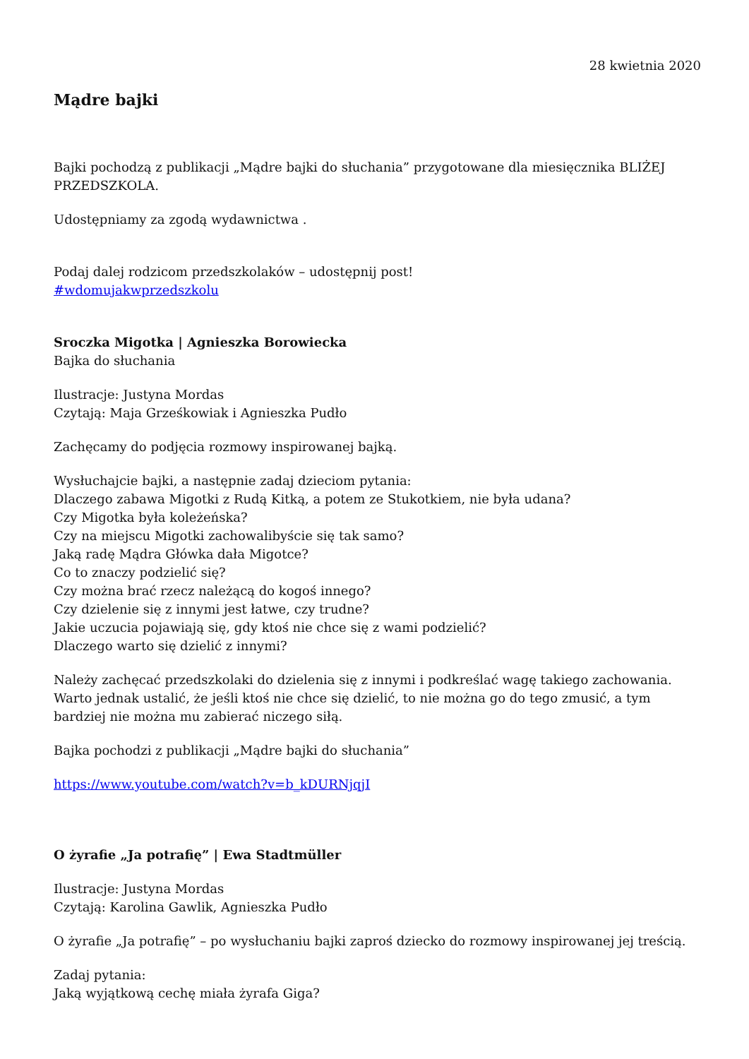28 kwietnia 2020
Mądre bajki
Bajki pochodzą z publikacji „Mądre bajki do słuchania” przygotowane dla miesięcznika BLIŻEJ PRZEDSZKOLA.
Udostępniamy za zgodą wydawnictwa .
Podaj dalej rodzicom przedszkolaków – udostępnij post!
#wdomujakwprzedszkolu
Sroczka Migotka | Agnieszka Borowiecka
Bajka do słuchania
Ilustracje: Justyna Mordas
Czytają: Maja Grześkowiak i Agnieszka Pudło
Zachęcamy do podjęcia rozmowy inspirowanej bajką.
Wysłuchajcie bajki, a następnie zadaj dzieciom pytania:
Dlaczego zabawa Migotki z Rudą Kitką, a potem ze Stukotkiem, nie była udana?
Czy Migotka była koleżeńska?
Czy na miejscu Migotki zachowalibyście się tak samo?
Jaką radę Mądra Główka dała Migotce?
Co to znaczy podzielić się?
Czy można brać rzecz należącą do kogoś innego?
Czy dzielenie się z innymi jest łatwe, czy trudne?
Jakie uczucia pojawiają się, gdy ktoś nie chce się z wami podzielić?
Dlaczego warto się dzielić z innymi?
Należy zachęcać przedszkolaki do dzielenia się z innymi i podkreślać wagę takiego zachowania. Warto jednak ustalić, że jeśli ktoś nie chce się dzielić, to nie można go do tego zmusić, a tym bardziej nie można mu zabierać niczego siłą.
Bajka pochodzi z publikacji „Mądre bajki do słuchania”
https://www.youtube.com/watch?v=b_kDURNjqjI
O żyrafie „Ja potrafię” | Ewa Stadtmüller
Ilustracje: Justyna Mordas
Czytają: Karolina Gawlik, Agnieszka Pudło
O żyrafie „Ja potrafię” – po wysłuchaniu bajki zaproś dziecko do rozmowy inspirowanej jej treścią.
Zadaj pytania:
Jaką wyjątkową cechę miała żyrafa Giga?